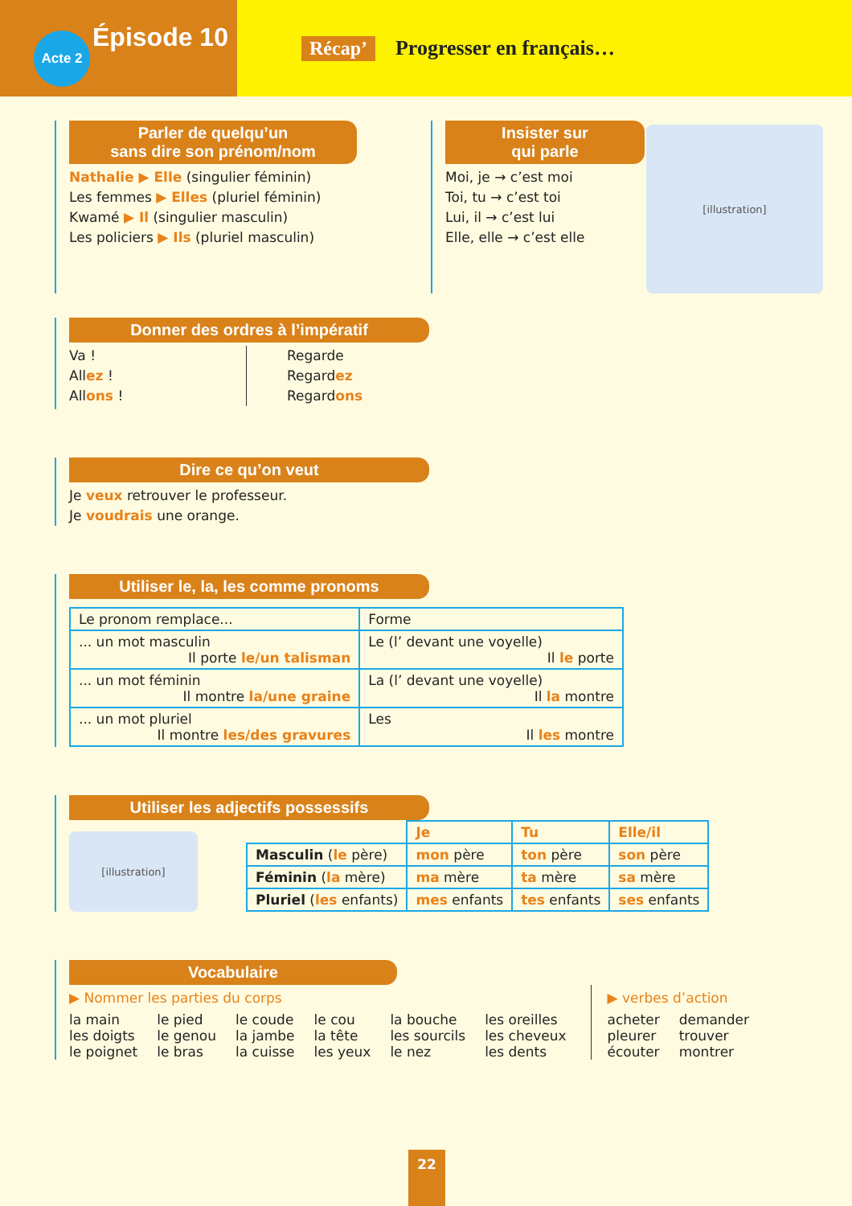Épisode 10
Acte 2
Récap’ Progresser en français…
Parler de quelqu’un
sans dire son prénom/nom
Nathalie ▶ Elle (singulier féminin)
Les femmes ▶ Elles (pluriel féminin)
Kwamé ▶ Il (singulier masculin)
Les policiers ▶ Ils (pluriel masculin)
Insister sur
qui parle
Moi, je → c’est moi
Toi, tu → c’est toi
Lui, il → c’est lui
Elle, elle → c’est elle
[illustration]
Donner des ordres à l’impératif
Va !
Allez !
Allons !
Regarde
Regardez
Regardons
Dire ce qu’on veut
Je veux retrouver le professeur.
Je voudrais une orange.
Utiliser le, la, les comme pronoms
| Le pronom remplace... | Forme |
| ... un mot masculin Il porte le/un talisman | Le (l’ devant une voyelle) Il le porte |
| ... un mot féminin Il montre la/une graine | La (l’ devant une voyelle) Il la montre |
| ... un mot pluriel Il montre les/des gravures | Les Il les montre |
Utiliser les adjectifs possessifs
[illustration]
| | Je | Tu | Elle/il |
| --- | --- | --- | --- |
| Masculin ( le père) | mon père | ton père | son père |
| Féminin ( la mère) | ma mère | ta mère | sa mère |
| Pluriel ( les enfants) | mes enfants | tes enfants | ses enfants |
Vocabulaire
▶ Nommer les parties du corps
| la main les doigts le poignet | le pied le genou le bras | le coude la jambe la cuisse | le cou la tête les yeux | la bouche les sourcils le nez | les oreilles les cheveux les dents |
▶ verbes d’action
| acheter pleurer écouter | demander trouver montrer |
22